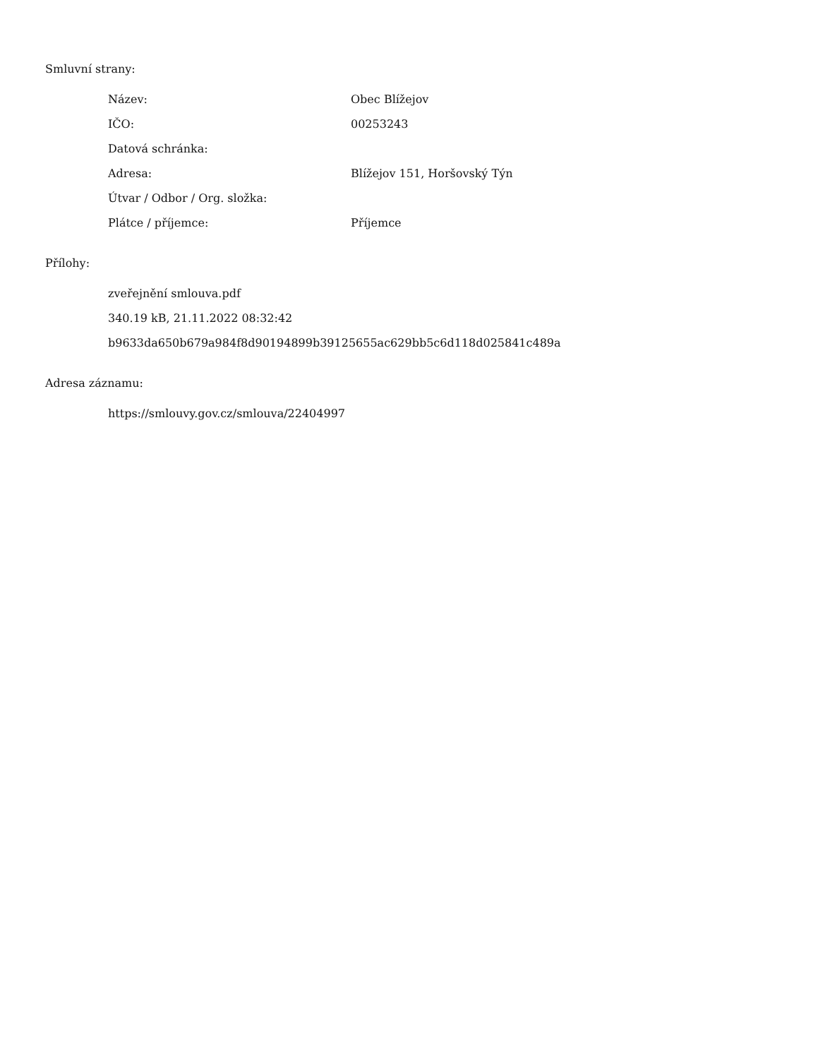Smluvní strany:
| Název: | Obec Blížejov |
| IČO: | 00253243 |
| Datová schránka: | |
| Adresa: | Blížejov 151, Horšovský Týn |
| Útvar / Odbor / Org. složka: | |
| Plátce / příjemce: | Příjemce |
Přílohy:
zveřejnění smlouva.pdf
340.19 kB, 21.11.2022 08:32:42
b9633da650b679a984f8d90194899b39125655ac629bb5c6d118d025841c489a
Adresa záznamu:
https://smlouvy.gov.cz/smlouva/22404997